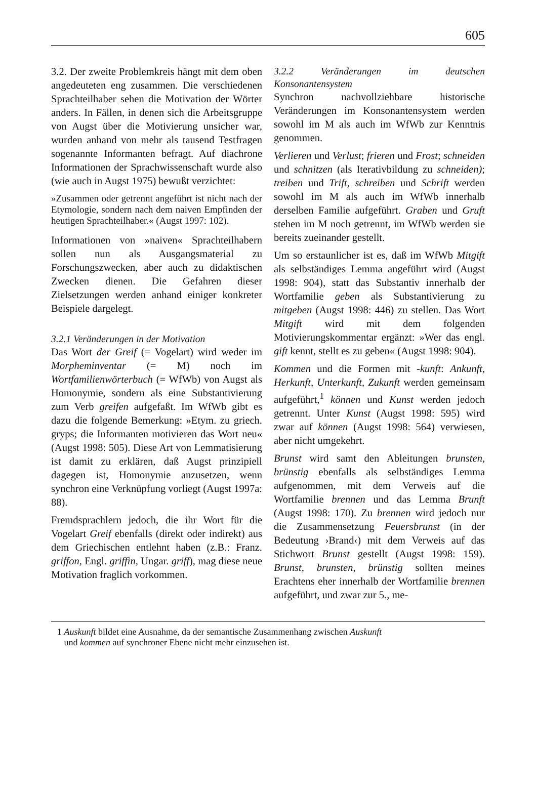605
3.2. Der zweite Problemkreis hängt mit dem oben angedeuteten eng zusammen. Die verschiedenen Sprachteilhaber sehen die Motivation der Wörter anders. In Fällen, in denen sich die Arbeitsgruppe von Augst über die Motivierung unsicher war, wurden anhand von mehr als tausend Testfragen sogenannte Informanten befragt. Auf diachrone Informationen der Sprachwissenschaft wurde also (wie auch in Augst 1975) bewußt verzichtet:
»Zusammen oder getrennt angeführt ist nicht nach der Etymologie, sondern nach dem naiven Empfinden der heutigen Sprachteilhaber.« (Augst 1997: 102).
Informationen von »naiven« Sprachteilhabern sollen nun als Ausgangsmaterial zu Forschungszwecken, aber auch zu didaktischen Zwecken dienen. Die Gefahren dieser Zielsetzungen werden anhand einiger konkreter Beispiele dargelegt.
3.2.1 Veränderungen in der Motivation
Das Wort der Greif (= Vogelart) wird weder im Morpheminventar (= M) noch im Wortfamilienwörterbuch (= WfWb) von Augst als Homonymie, sondern als eine Substantivierung zum Verb greifen aufgefaßt. Im WfWb gibt es dazu die folgende Bemerkung: »Etym. zu griech. gryps; die Informanten motivieren das Wort neu« (Augst 1998: 505). Diese Art von Lemmatisierung ist damit zu erklären, daß Augst prinzipiell dagegen ist, Homonymie anzusetzen, wenn synchron eine Verknüpfung vorliegt (Augst 1997a: 88).
Fremdsprachlern jedoch, die ihr Wort für die Vogelart Greif ebenfalls (direkt oder indirekt) aus dem Griechischen entlehnt haben (z.B.: Franz. griffon, Engl. griffin, Ungar. griff), mag diese neue Motivation fraglich vorkommen.
3.2.2 Veränderungen im deutschen Konsonantensystem
Synchron nachvollziehbare historische Veränderungen im Konsonantensystem werden sowohl im M als auch im WfWb zur Kenntnis genommen.
Verlieren und Verlust; frieren und Frost; schneiden und schnitzen (als Iterativbildung zu schneiden); treiben und Trift, schreiben und Schrift werden sowohl im M als auch im WfWb innerhalb derselben Familie aufgeführt. Graben und Gruft stehen im M noch getrennt, im WfWb werden sie bereits zueinander gestellt.
Um so erstaunlicher ist es, daß im WfWb Mitgift als selbständiges Lemma angeführt wird (Augst 1998: 904), statt das Substantiv innerhalb der Wortfamilie geben als Substantivierung zu mitgeben (Augst 1998: 446) zu stellen. Das Wort Mitgift wird mit dem folgenden Motivierungskommentar ergänzt: »Wer das engl. gift kennt, stellt es zu geben« (Augst 1998: 904).
Kommen und die Formen mit -kunft: Ankunft, Herkunft, Unterkunft, Zukunft werden gemeinsam aufgeführt,<sup>1</sup> können und Kunst werden jedoch getrennt. Unter Kunst (Augst 1998: 595) wird zwar auf können (Augst 1998: 564) verwiesen, aber nicht umgekehrt.
Brunst wird samt den Ableitungen brunsten, brünstig ebenfalls als selbständiges Lemma aufgenommen, mit dem Verweis auf die Wortfamilie brennen und das Lemma Brunft (Augst 1998: 170). Zu brennen wird jedoch nur die Zusammensetzung Feuersbrunst (in der Bedeutung ›Brand‹) mit dem Verweis auf das Stichwort Brunst gestellt (Augst 1998: 159). Brunst, brunsten, brünstig sollten meines Erachtens eher innerhalb der Wortfamilie brennen aufgeführt, und zwar zur 5., me-
1 Auskunft bildet eine Ausnahme, da der semantische Zusammenhang zwischen Auskunft
und kommen auf synchroner Ebene nicht mehr einzusehen ist.